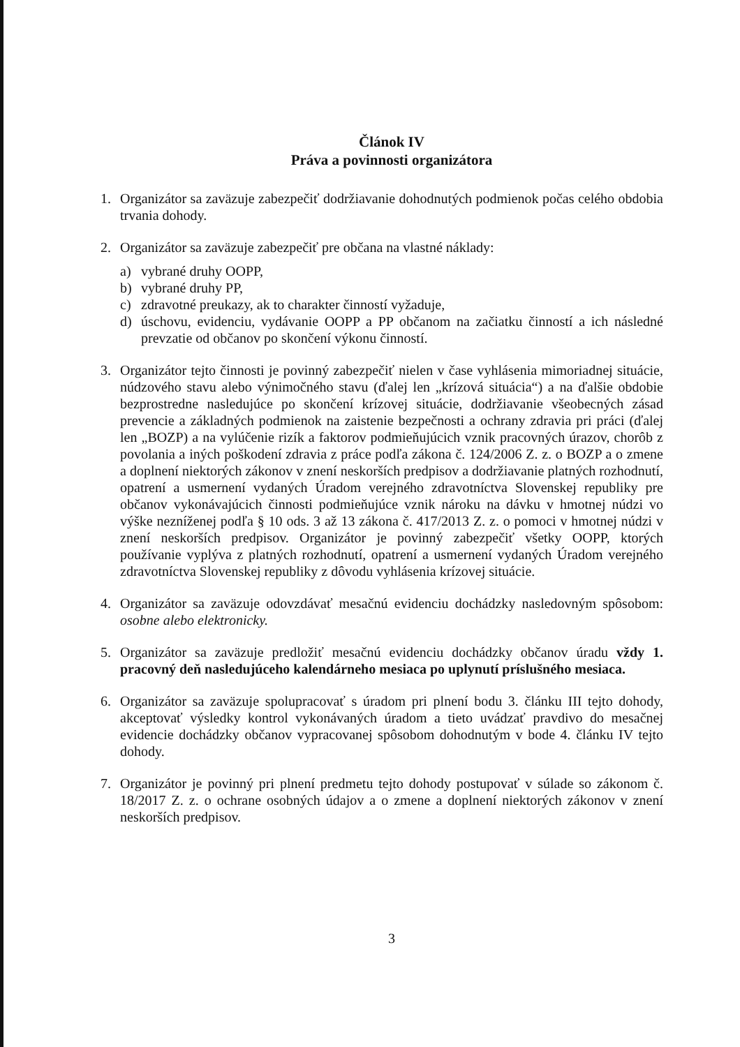Článok IV
Práva a povinnosti organizátora
1. Organizátor sa zaväzuje zabezpečiť dodržiavanie dohodnutých podmienok počas celého obdobia trvania dohody.
2. Organizátor sa zaväzuje zabezpečiť pre občana na vlastné náklady:
a) vybrané druhy OOPP,
b) vybrané druhy PP,
c) zdravotné preukazy, ak to charakter činností vyžaduje,
d) úschovu, evidenciu, vydávanie OOPP a PP občanom na začiatku činností a ich následné prevzatie od občanov po skončení výkonu činností.
3. Organizátor tejto činnosti je povinný zabezpečiť nielen v čase vyhlásenia mimoriadnej situácie, núdzového stavu alebo výnimočného stavu (ďalej len „krízová situácia“) a na ďalšie obdobie bezprostredne nasledujúce po skončení krízovej situácie, dodržiavanie všeobecných zásad prevencie a základných podmienok na zaistenie bezpečnosti a ochrany zdravia pri práci (ďalej len „BOZP) a na vylúčenie rizík a faktorov podmieňujúcich vznik pracovných úrazov, chorôb z povolania a iných poškodení zdravia z práce podľa zákona č. 124/2006 Z. z. o BOZP a o zmene a doplnení niektorých zákonov v znení neskorších predpisov a dodržiavanie platných rozhodnutí, opatrení a usmernení vydaných Úradom verejného zdravotníctva Slovenskej republiky pre občanov vykonávajúcich činnosti podmieňujúce vznik nároku na dávku v hmotnej núdzi vo výške nezníženej podľa § 10 ods. 3 až 13 zákona č. 417/2013 Z. z. o pomoci v hmotnej núdzi v znení neskorších predpisov. Organizátor je povinný zabezpečiť všetky OOPP, ktorých používanie vyplýva z platných rozhodnutí, opatrení a usmernení vydaných Úradom verejného zdravotníctva Slovenskej republiky z dôvodu vyhlásenia krízovej situácie.
4. Organizátor sa zaväzuje odovzdávať mesačnú evidenciu dochádzky nasledovným spôsobom: osobne alebo elektronicky.
5. Organizátor sa zaväzuje predložiť mesačnú evidenciu dochádzky občanov úradu vždy 1. pracovný deň nasledujúceho kalendárneho mesiaca po uplynutí príslušného mesiaca.
6. Organizátor sa zaväzuje spolupracovať s úradom pri plnení bodu 3. článku III tejto dohody, akceptovať výsledky kontrol vykonávaných úradom a tieto uvádzať pravdivo do mesačnej evidencie dochádzky občanov vypracovanej spôsobom dohodnutým v bode 4. článku IV tejto dohody.
7. Organizátor je povinný pri plnení predmetu tejto dohody postupovať v súlade so zákonom č. 18/2017 Z. z. o ochrane osobných údajov a o zmene a doplnení niektorých zákonov v znení neskorších predpisov.
3